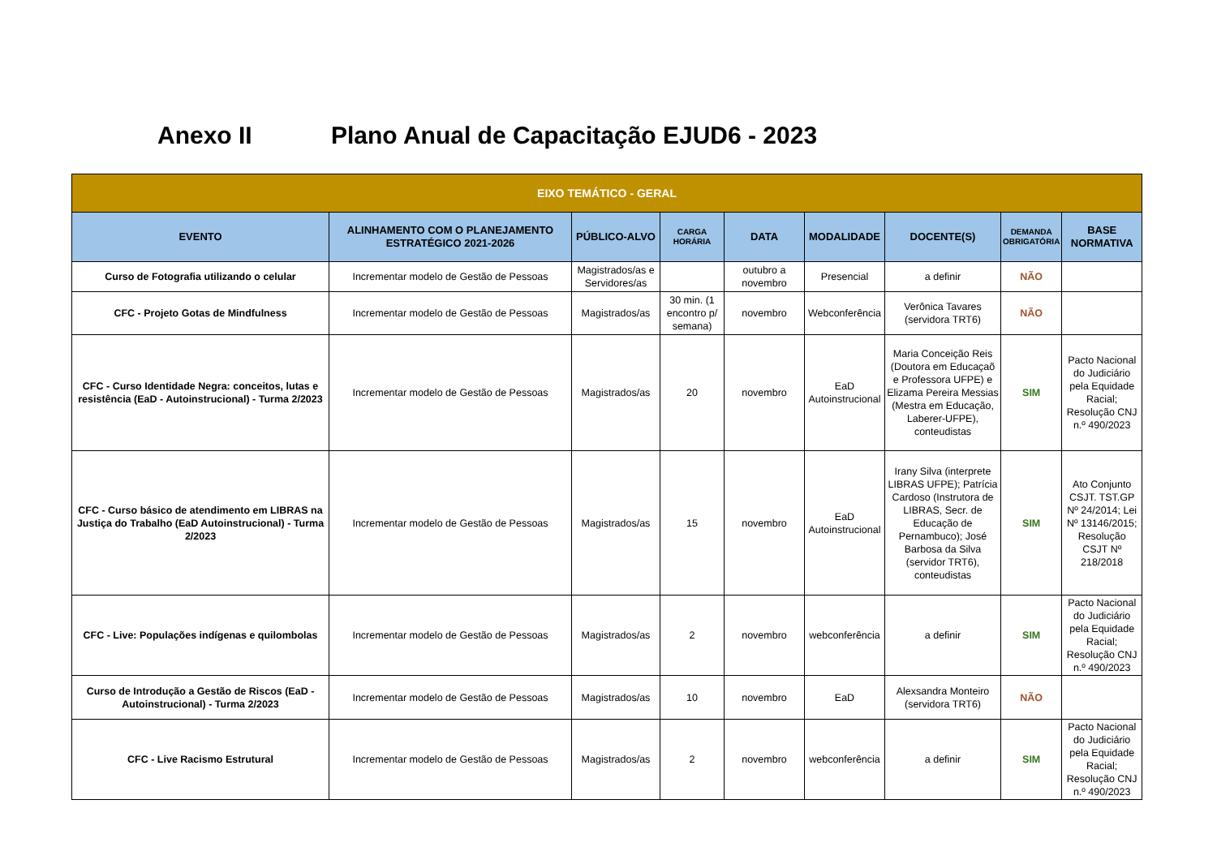Anexo II Plano Anual de Capacitação EJUD6 - 2023
| EIXO TEMÁTICO - GERAL | | | | | | | | |
| --- | --- | --- | --- | --- | --- | --- | --- | --- |
| EVENTO | ALINHAMENTO COM O PLANEJAMENTO ESTRATÉGICO 2021-2026 | PÚBLICO-ALVO | CARGA HORÁRIA | DATA | MODALIDADE | DOCENTE(S) | DEMANDA OBRIGATÓRIA | BASE NORMATIVA |
| Curso de Fotografia utilizando o celular | Incrementar modelo de Gestão de Pessoas | Magistrados/as e Servidores/as | | outubro a novembro | Presencial | a definir | NÃO | |
| CFC - Projeto Gotas de Mindfulness | Incrementar modelo de Gestão de Pessoas | Magistrados/as | 30 min. (1 encontro p/ semana) | novembro | Webconferência | Verônica Tavares (servidora TRT6) | NÃO | |
| CFC - Curso Identidade Negra: conceitos, lutas e resistência (EaD - Autoinstrucional) - Turma 2/2023 | Incrementar modelo de Gestão de Pessoas | Magistrados/as | 20 | novembro | EaD Autoinstrucional | Maria Conceição Reis (Doutora em Educaçaõ e Professora UFPE) e Elizama Pereira Messias (Mestra em Educação, Laberer-UFPE), conteudistas | SIM | Pacto Nacional do Judiciário pela Equidade Racial; Resolução CNJ n.º 490/2023 |
| CFC - Curso básico de atendimento em LIBRAS na Justiça do Trabalho (EaD Autoinstrucional) - Turma 2/2023 | Incrementar modelo de Gestão de Pessoas | Magistrados/as | 15 | novembro | EaD Autoinstrucional | Irany Silva (interprete LIBRAS UFPE); Patrícia Cardoso (Instrutora de LIBRAS, Secr. de Educação de Pernambuco); José Barbosa da Silva (servidor TRT6), conteudistas | SIM | Ato Conjunto CSJT. TST.GP Nº 24/2014; Lei Nº 13146/2015; Resolução CSJT Nº 218/2018 |
| CFC - Live: Populações indígenas e quilombolas | Incrementar modelo de Gestão de Pessoas | Magistrados/as | 2 | novembro | webconferência | a definir | SIM | Pacto Nacional do Judiciário pela Equidade Racial; Resolução CNJ n.º 490/2023 |
| Curso de Introdução a Gestão de Riscos (EaD - Autoinstrucional) - Turma 2/2023 | Incrementar modelo de Gestão de Pessoas | Magistrados/as | 10 | novembro | EaD | Alexsandra Monteiro (servidora TRT6) | NÃO | |
| CFC - Live Racismo Estrutural | Incrementar modelo de Gestão de Pessoas | Magistrados/as | 2 | novembro | webconferência | a definir | SIM | Pacto Nacional do Judiciário pela Equidade Racial; Resolução CNJ n.º 490/2023 |